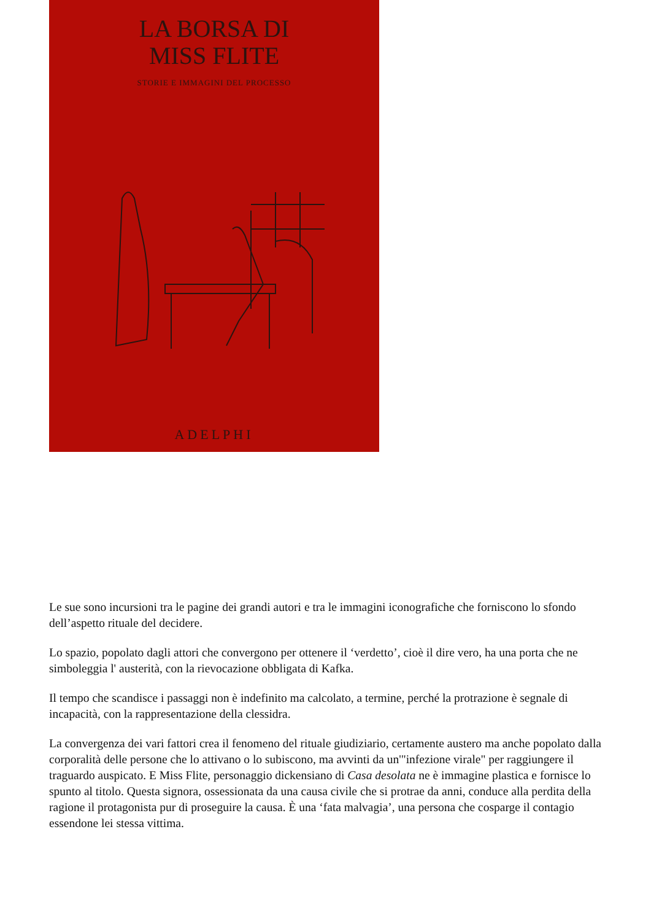LA BORSA DI
MISS FLITE
STORIE E IMMAGINI DEL PROCESSO
ADELPHI
Le sue sono incursioni tra le pagine dei grandi autori e tra le immagini iconografiche che forniscono lo sfondo dell’aspetto rituale del decidere.
Lo spazio, popolato dagli attori che convergono per ottenere il ‘verdetto’, cioè il dire vero, ha una porta che ne simboleggia l' austerità, con la rievocazione obbligata di Kafka.
Il tempo che scandisce i passaggi non è indefinito ma calcolato, a termine, perché la protrazione è segnale di incapacità, con la rappresentazione della clessidra.
La convergenza dei vari fattori crea il fenomeno del rituale giudiziario, certamente austero ma anche popolato dalla corporalità delle persone che lo attivano o lo subiscono, ma avvinti da un'"infezione virale" per raggiungere il traguardo auspicato. E Miss Flite, personaggio dickensiano di Casa desolata ne è immagine plastica e fornisce lo spunto al titolo. Questa signora, ossessionata da una causa civile che si protrae da anni, conduce alla perdita della ragione il protagonista pur di proseguire la causa. È una ‘fata malvagia’, una persona che cosparge il contagio essendone lei stessa vittima.